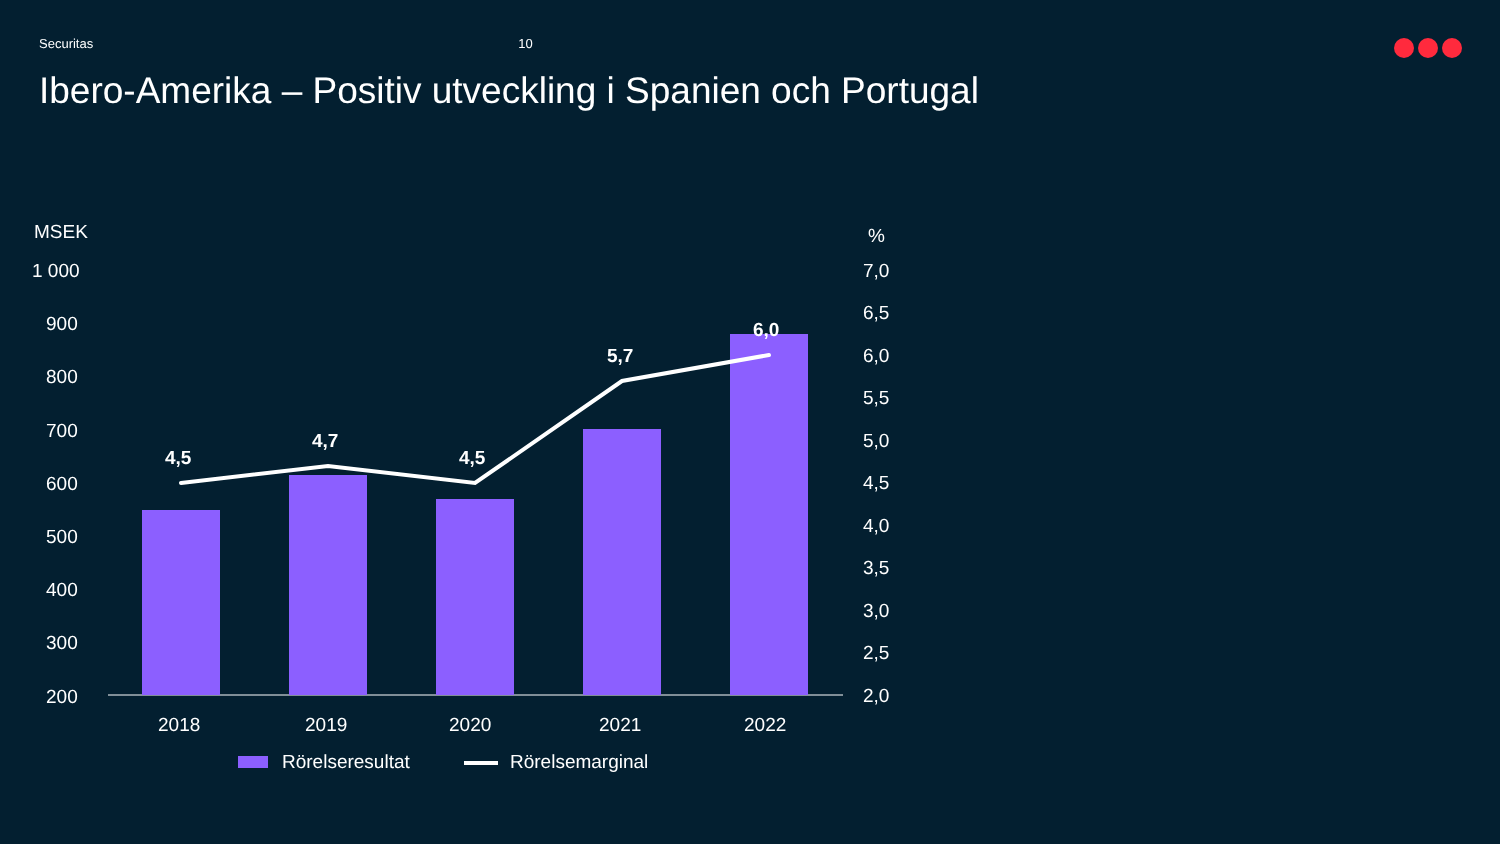Securitas 10
Ibero-Amerika – Positiv utveckling i Spanien och Portugal
MSEK %
1 000
900
800
700
600
500
400
300
200
7,0
6,5
6,0
5,5
5,0
4,5
4,0
3,5
3,0
2,5
2,0
4,5
4,7
4,5
5,7
6,0
2018 2019 2020 2021 2022
Rörelseresultat Rörelsemarginal